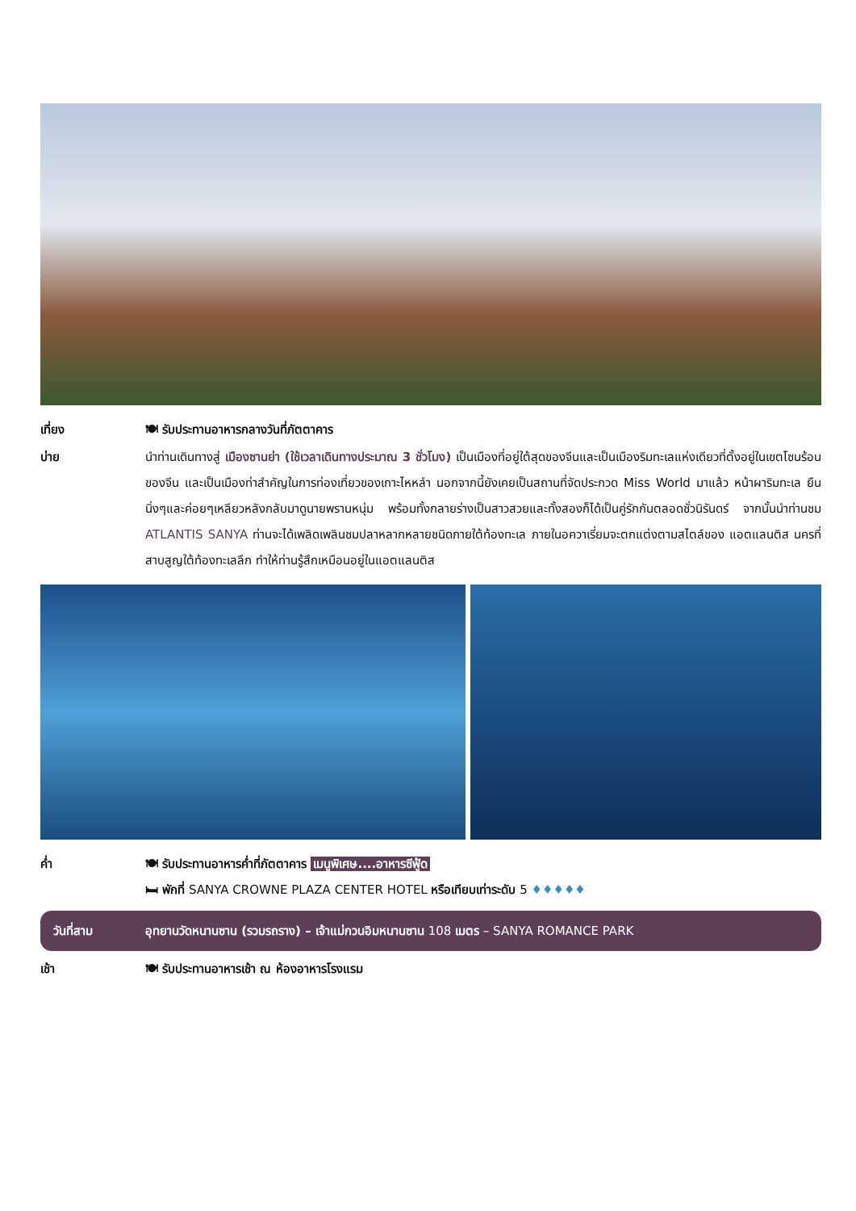เที่ยง 🍽 รับประทานอาหารกลางวันที่ภัตตาคาร
บ่าย นำท่านเดินทางสู่ เมืองซานย่า (ใช้เวลาเดินทางประมาณ 3 ชั่วโมง) เป็นเมืองที่อยู่ใต้สุดของจีนและเป็นเมืองริมทะเลแห่งเดียวที่ตั้งอยู่ในเขตโซนร้อนของจีน และเป็นเมืองท่าสำคัญในการท่องเที่ยวของเกาะไหหลำ นอกจากนี้ยังเคยเป็นสถานที่จัดประกวด Miss World มาแล้ว หน้าผาริมทะเล ยืนนิ่งๆและค่อยๆเหลียวหลังกลับมาดูนายพรานหนุ่ม พร้อมทั้งกลายร่างเป็นสาวสวยและทั้งสองก็ได้เป็นคู่รักกันตลอดชั่วนิรันดร์ จากนั้นนำท่านชม ATLANTIS SANYA ท่านจะได้เพลิดเพลินชมปลาหลากหลายชนิดภายใต้ท้องทะเล ภายในอควาเรี่ยมจะตกแต่งตามสไตล์ของ แอตแลนติส นครที่สาบสูญใต้ท้องทะเลลึก ทำให้ท่านรู้สึกเหมือนอยู่ในแอตแลนติส
ค่ำ 🍽 รับประทานอาหารค่ำที่ภัตตาคาร เมนูพิเศษ....อาหารซีฟู้ด
🛏 พักที่ SANYA CROWNE PLAZA CENTER HOTEL หรือเทียบเท่าระดับ 5 ♦♦♦♦♦
วันที่สาม อุทยานวัดหนานซาน (รวมรถราง) – เจ้าแม่กวนอิมหนานซาน 108 เมตร – SANYA ROMANCE PARK
เช้า 🍽 รับประทานอาหารเช้า ณ ห้องอาหารโรงแรม